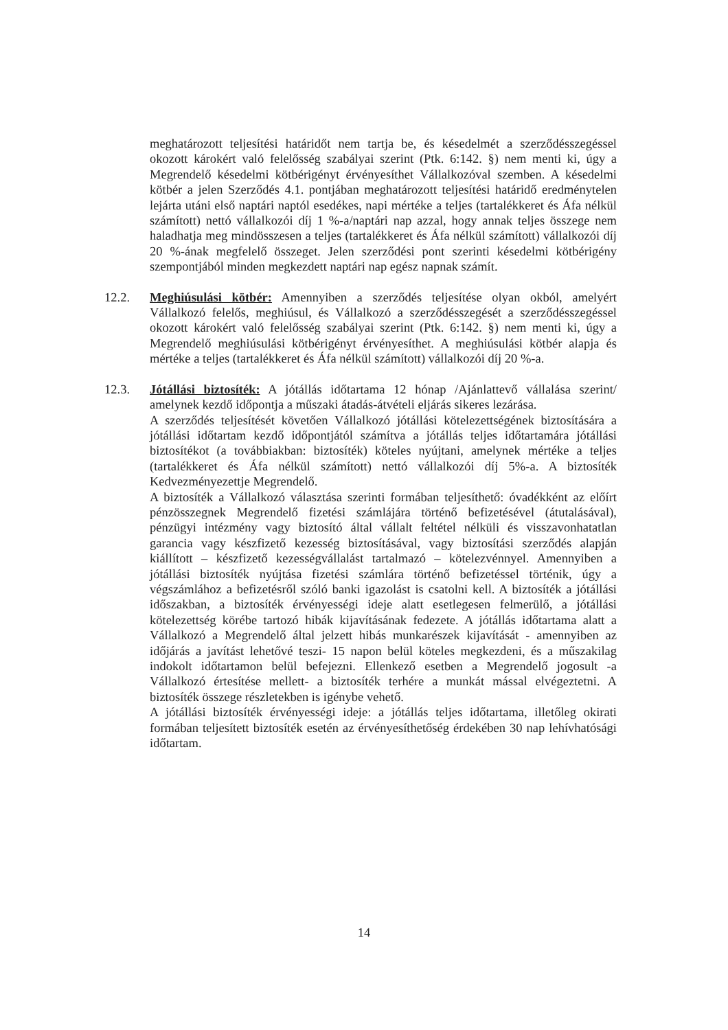meghatározott teljesítési határidőt nem tartja be, és késedelmét a szerződésszegéssel okozott károkért való felelősség szabályai szerint (Ptk. 6:142. §) nem menti ki, úgy a Megrendelő késedelmi kötbérigényt érvényesíthet Vállalkozóval szemben. A késedelmi kötbér a jelen Szerződés 4.1. pontjában meghatározott teljesítési határidő eredménytelen lejárta utáni első naptári naptól esedékes, napi mértéke a teljes (tartalékkeret és Áfa nélkül számított) nettó vállalkozói díj 1 %-a/naptári nap azzal, hogy annak teljes összege nem haladhatja meg mindösszesen a teljes (tartalékkeret és Áfa nélkül számított) vállalkozói díj 20 %-ának megfelelő összeget. Jelen szerződési pont szerinti késedelmi kötbérigény szempontjából minden megkezdett naptári nap egész napnak számít.
12.2. Meghiúsulási kötbér: Amennyiben a szerződés teljesítése olyan okból, amelyért Vállalkozó felelős, meghiúsul, és Vállalkozó a szerződésszegését a szerződésszegéssel okozott károkért való felelősség szabályai szerint (Ptk. 6:142. §) nem menti ki, úgy a Megrendelő meghiúsulási kötbérigényt érvényesíthet. A meghiúsulási kötbér alapja és mértéke a teljes (tartalékkeret és Áfa nélkül számított) vállalkozói díj 20 %-a.
12.3. Jótállási biztosíték: A jótállás időtartama 12 hónap /Ajánlattevő vállalása szerint/ amelynek kezdő időpontja a műszaki átadás-átvételi eljárás sikeres lezárása.
A szerződés teljesítését követően Vállalkozó jótállási kötelezettségének biztosítására a jótállási időtartam kezdő időpontjától számítva a jótállás teljes időtartamára jótállási biztosítékot (a továbbiakban: biztosíték) köteles nyújtani, amelynek mértéke a teljes (tartalékkeret és Áfa nélkül számított) nettó vállalkozói díj 5%-a. A biztosíték Kedvezményezettje Megrendelő.
A biztosíték a Vállalkozó választása szerinti formában teljesíthető: óvadékként az előírt pénzösszegnek Megrendelő fizetési számlájára történő befizetésével (átutalásával), pénzügyi intézmény vagy biztosító által vállalt feltétel nélküli és visszavonhatatlan garancia vagy készfizető kezesség biztosításával, vagy biztosítási szerződés alapján kiállított – készfizető kezességvállalást tartalmazó – kötelezvénnyel. Amennyiben a jótállási biztosíték nyújtása fizetési számlára történő befizetéssel történik, úgy a végszámlához a befizetésről szóló banki igazolást is csatolni kell. A biztosíték a jótállási időszakban, a biztosíték érvényességi ideje alatt esetlegesen felmerülő, a jótállási kötelezettség körébe tartozó hibák kijavításának fedezete. A jótállás időtartama alatt a Vállalkozó a Megrendelő által jelzett hibás munkarészek kijavítását - amennyiben az időjárás a javítást lehetővé teszi- 15 napon belül köteles megkezdeni, és a műszakilag indokolt időtartamon belül befejezni. Ellenkező esetben a Megrendelő jogosult -a Vállalkozó értesítése mellett- a biztosíték terhére a munkát mással elvégeztetni. A biztosíték összege részletekben is igénybe vehető.
A jótállási biztosíték érvényességi ideje: a jótállás teljes időtartama, illetőleg okirati formában teljesített biztosíték esetén az érvényesíthetőség érdekében 30 nap lehívhatósági időtartam.
14